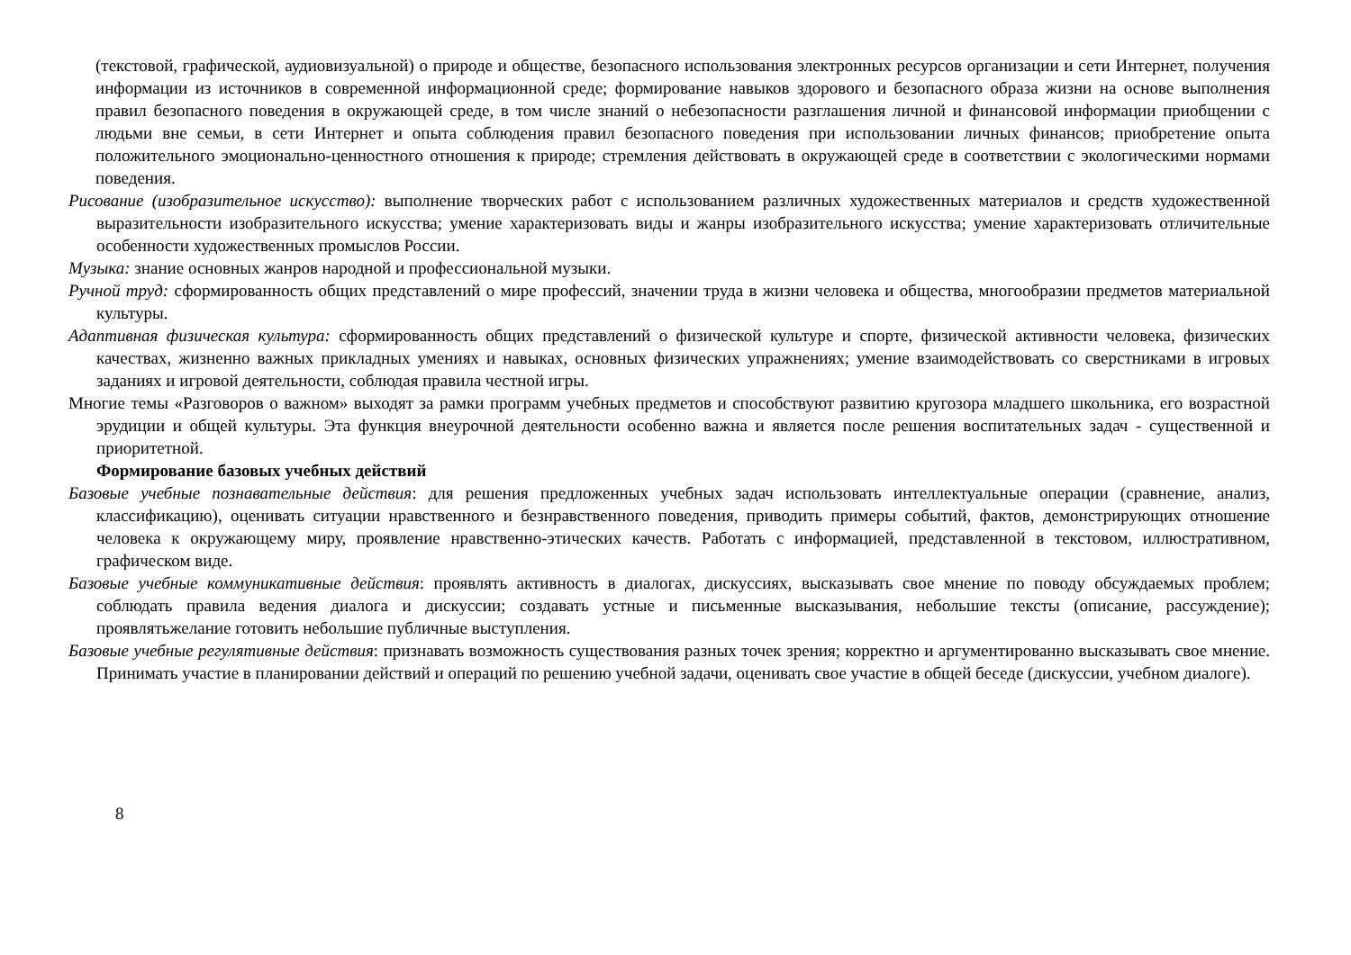(текстовой, графической, аудиовизуальной) о природе и обществе, безопасного использования электронных ресурсов организации и сети Интернет, получения информации из источников в современной информационной среде; формирование навыков здорового и безопасного образа жизни на основе выполнения правил безопасного поведения в окружающей среде, в том числе знаний о небезопасности разглашения личной и финансовой информации приобщении с людьми вне семьи, в сети Интернет и опыта соблюдения правил безопасного поведения при использовании личных финансов; приобретение опыта положительного эмоционально-ценностного отношения к природе; стремления действовать в окружающей среде в соответствии с экологическими нормами поведения.
Рисование (изобразительное искусство): выполнение творческих работ с использованием различных художественных материалов и средств художественной выразительности изобразительного искусства; умение характеризовать виды и жанры изобразительного искусства; умение характеризовать отличительные особенности художественных промыслов России.
Музыка: знание основных жанров народной и профессиональной музыки.
Ручной труд: сформированность общих представлений о мире профессий, значении труда в жизни человека и общества, многообразии предметов материальной культуры.
Адаптивная физическая культура: сформированность общих представлений о физической культуре и спорте, физической активности человека, физических качествах, жизненно важных прикладных умениях и навыках, основных физических упражнениях; умение взаимодействовать со сверстниками в игровых заданиях и игровой деятельности, соблюдая правила честной игры.
Многие темы «Разговоров о важном» выходят за рамки программ учебных предметов и способствуют развитию кругозора младшего школьника, его возрастной эрудиции и общей культуры. Эта функция внеурочной деятельности особенно важна и является после решения воспитательных задач - существенной и приоритетной.
Формирование базовых учебных действий
Базовые учебные познавательные действия: для решения предложенных учебных задач использовать интеллектуальные операции (сравнение, анализ, классификацию), оценивать ситуации нравственного и безнравственного поведения, приводить примеры событий, фактов, демонстрирующих отношение человека к окружающему миру, проявление нравственно-этических качеств. Работать с информацией, представленной в текстовом, иллюстративном, графическом виде.
Базовые учебные коммуникативные действия: проявлять активность в диалогах, дискуссиях, высказывать свое мнение по поводу обсуждаемых проблем; соблюдать правила ведения диалога и дискуссии; создавать устные и письменные высказывания, небольшие тексты (описание, рассуждение); проявлятьжелание готовить небольшие публичные выступления.
Базовые учебные регулятивные действия: признавать возможность существования разных точек зрения; корректно и аргументированно высказывать свое мнение. Принимать участие в планировании действий и операций по решению учебной задачи, оценивать свое участие в общей беседе (дискуссии, учебном диалоге).
8